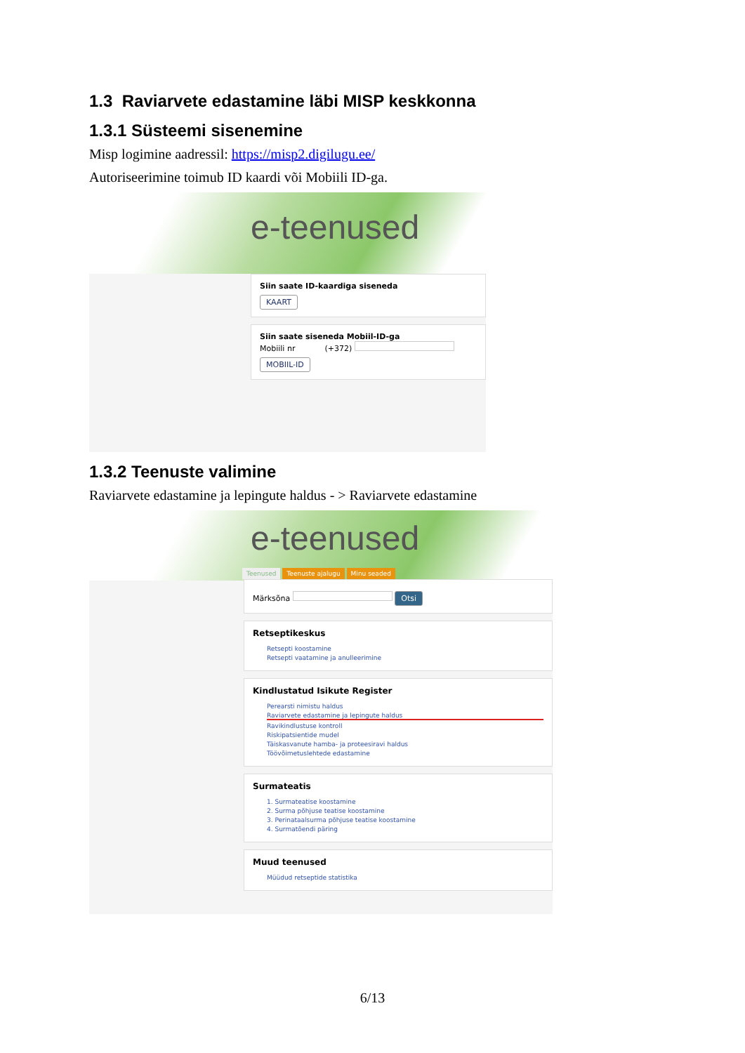1.3 Raviarvete edastamine läbi MISP keskkonna
1.3.1 Süsteemi sisenemine
Misp logimine aadressil: https://misp2.digilugu.ee/
Autoriseerimine toimub ID kaardi või Mobiili ID-ga.
e-teenused
Siin saate ID-kaardiga siseneda
KAART
Siin saate siseneda Mobiil-ID-ga
Mobiili nr (+372)
MOBIIL-ID
1.3.2 Teenuste valimine
Raviarvete edastamine ja lepingute haldus - > Raviarvete edastamine
e-teenused
Teenused Teenuste ajalugu Minu seaded
Märksõna Otsi
Retseptikeskus
Retsepti koostamine
Retsepti vaatamine ja anulleerimine
Kindlustatud Isikute Register
Perearsti nimistu haldus
Raviarvete edastamine ja lepingute haldus
Ravikindlustuse kontroll
Riskipatsientide mudel
Täiskasvanute hamba- ja proteesiravi haldus
Töövõimetuslehtede edastamine
Surmateatis
1. Surmateatise koostamine
2. Surma põhjuse teatise koostamine
3. Perinataalsurma põhjuse teatise koostamine
4. Surmatõendi päring
Muud teenused
Müüdud retseptide statistika
6/13